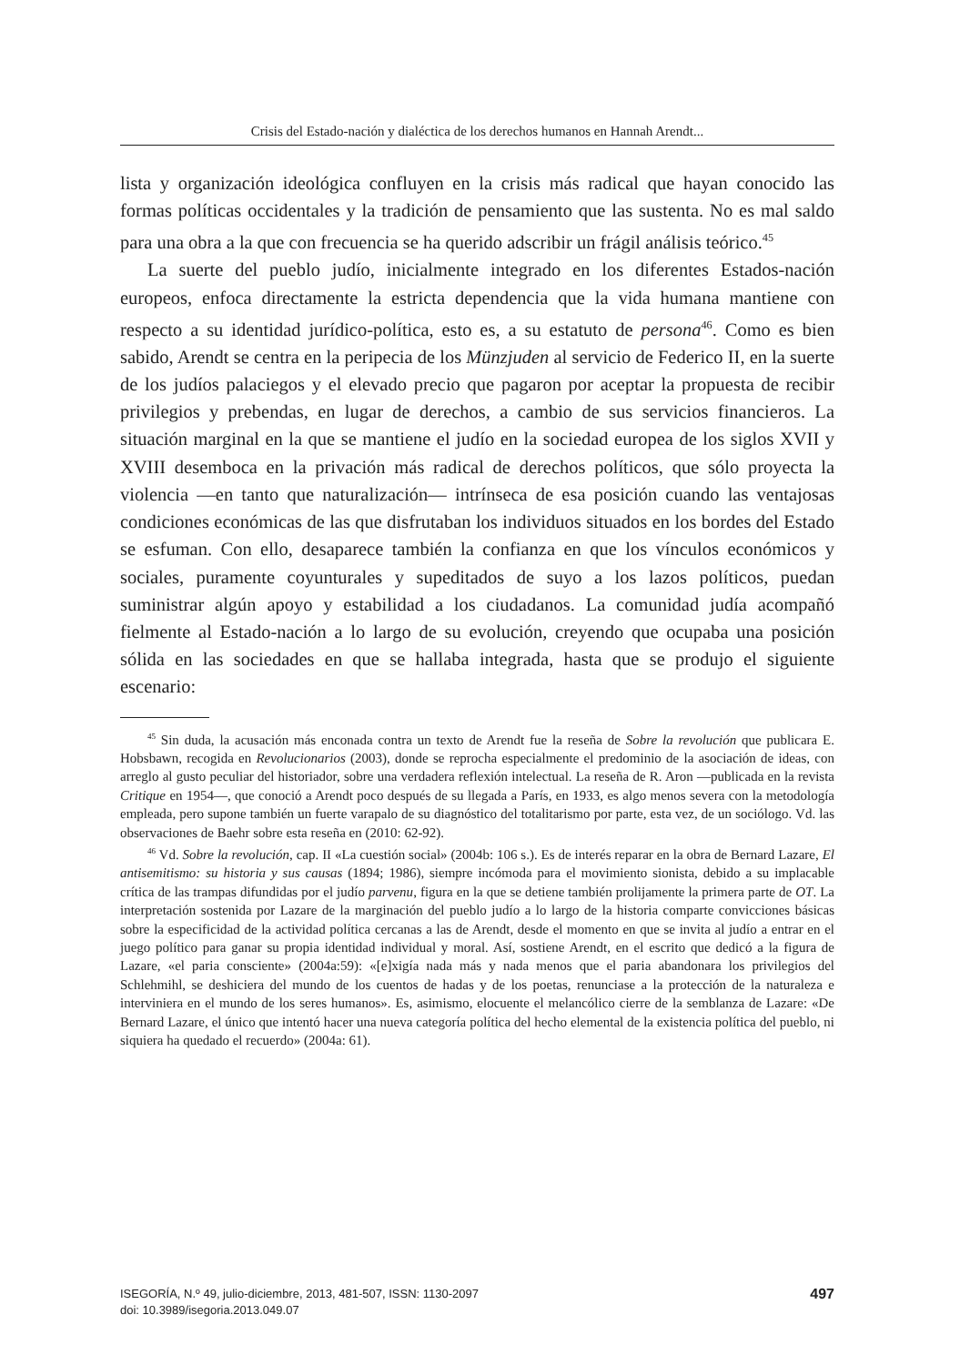Crisis del Estado-nación y dialéctica de los derechos humanos en Hannah Arendt...
lista y organización ideológica confluyen en la crisis más radical que hayan conocido las formas políticas occidentales y la tradición de pensamiento que las sustenta. No es mal saldo para una obra a la que con frecuencia se ha querido adscribir un frágil análisis teórico.<sup>45</sup>
La suerte del pueblo judío, inicialmente integrado en los diferentes Estados-nación europeos, enfoca directamente la estricta dependencia que la vida humana mantiene con respecto a su identidad jurídico-política, esto es, a su estatuto de persona<sup>46</sup>. Como es bien sabido, Arendt se centra en la peripecia de los Münzjuden al servicio de Federico II, en la suerte de los judíos palaciegos y el elevado precio que pagaron por aceptar la propuesta de recibir privilegios y prebendas, en lugar de derechos, a cambio de sus servicios financieros. La situación marginal en la que se mantiene el judío en la sociedad europea de los siglos XVII y XVIII desemboca en la privación más radical de derechos políticos, que sólo proyecta la violencia —en tanto que naturalización— intrínseca de esa posición cuando las ventajosas condiciones económicas de las que disfrutaban los individuos situados en los bordes del Estado se esfuman. Con ello, desaparece también la confianza en que los vínculos económicos y sociales, puramente coyunturales y supeditados de suyo a los lazos políticos, puedan suministrar algún apoyo y estabilidad a los ciudadanos. La comunidad judía acompañó fielmente al Estado-nación a lo largo de su evolución, creyendo que ocupaba una posición sólida en las sociedades en que se hallaba integrada, hasta que se produjo el siguiente escenario:
<sup>45</sup> Sin duda, la acusación más enconada contra un texto de Arendt fue la reseña de Sobre la revolución que publicara E. Hobsbawn, recogida en Revolucionarios (2003), donde se reprocha especialmente el predominio de la asociación de ideas, con arreglo al gusto peculiar del historiador, sobre una verdadera reflexión intelectual. La reseña de R. Aron —publicada en la revista Critique en 1954—, que conoció a Arendt poco después de su llegada a París, en 1933, es algo menos severa con la metodología empleada, pero supone también un fuerte varapalo de su diagnóstico del totalitarismo por parte, esta vez, de un sociólogo. Vd. las observaciones de Baehr sobre esta reseña en (2010: 62-92).
<sup>46</sup> Vd. Sobre la revolución, cap. II «La cuestión social» (2004b: 106 s.). Es de interés reparar en la obra de Bernard Lazare, El antisemitismo: su historia y sus causas (1894; 1986), siempre incómoda para el movimiento sionista, debido a su implacable crítica de las trampas difundidas por el judío parvenu, figura en la que se detiene también prolijamente la primera parte de OT. La interpretación sostenida por Lazare de la marginación del pueblo judío a lo largo de la historia comparte convicciones básicas sobre la especificidad de la actividad política cercanas a las de Arendt, desde el momento en que se invita al judío a entrar en el juego político para ganar su propia identidad individual y moral. Así, sostiene Arendt, en el escrito que dedicó a la figura de Lazare, «el paria consciente» (2004a:59): «[e]xigía nada más y nada menos que el paria abandonara los privilegios del Schlehmihl, se deshiciera del mundo de los cuentos de hadas y de los poetas, renunciase a la protección de la naturaleza e interviniera en el mundo de los seres humanos». Es, asimismo, elocuente el melancólico cierre de la semblanza de Lazare: «De Bernard Lazare, el único que intentó hacer una nueva categoría política del hecho elemental de la existencia política del pueblo, ni siquiera ha quedado el recuerdo» (2004a: 61).
ISEGORÍA, N.º 49, julio-diciembre, 2013, 481-507, ISSN: 1130-2097
doi: 10.3989/isegoria.2013.049.07
497